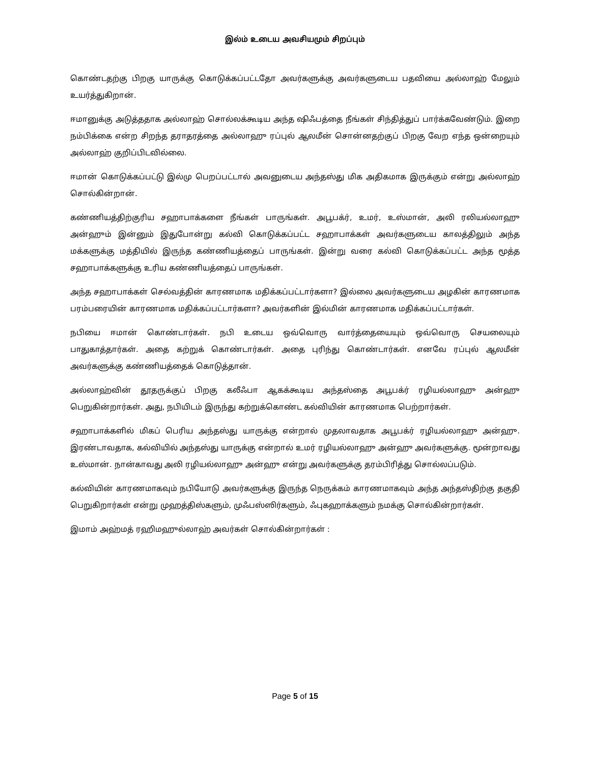இல்ம் உடைய அவசியமும் சிறப்பும்
கொண்டதற்கு பிறகு யாருக்கு கொடுக்கப்பட்டதோ அவர்களுக்கு அவர்களுடைய பதவியை அல்லாஹ் மேலும் உயர்த்துகிறான்.
ஈமானுக்கு அடுத்ததாக அல்லாஹ் சொல்லக்கூடிய அந்த ஷிஃபத்தை நீங்கள் சிந்தித்துப் பார்க்கவேண்டும். இறை நம்பிக்கை என்ற சிறந்த தராதரத்தை அல்லாஹு ரப்புல் ஆலமீன் சொன்னதற்குப் பிறகு வேற எந்த ஒன்றையும் அல்லாஹ் குறிப்பிடவில்லை.
ஈமான் கொடுக்கப்பட்டு இல்மு பெறப்பட்டால் அவனுடைய அந்தஸ்து மிக அதிகமாக இருக்கும் என்று அல்லாஹ் சொல்கின்றான்.
கண்ணியத்திற்குரிய சஹாபாக்களை நீங்கள் பாருங்கள். அபூபக்ர், உமர், உஸ்மான், அலி ரலியல்லாஹு அன்ஹும் இன்னும் இதுபோன்று கல்வி கொடுக்கப்பட்ட சஹாபாக்கள் அவர்களுடைய காலத்திலும் அந்த மக்களுக்கு மத்தியில் இருந்த கண்ணியத்தைப் பாருங்கள். இன்று வரை கல்வி கொடுக்கப்பட்ட அந்த மூத்த சஹாபாக்களுக்கு உரிய கண்ணியத்தைப் பாருங்கள்.
அந்த சஹாபாக்கள் செல்வத்தின் காரணமாக மதிக்கப்பட்டார்களா? இல்லை அவர்களுடைய அழகின் காரணமாக பரம்பரையின் காரணமாக மதிக்கப்பட்டார்களா? அவர்களின் இல்மின் காரணமாக மதிக்கப்பட்டார்கள்.
நபியை ஈமான் கொண்டார்கள். நபி உடைய ஒவ்வொரு வார்த்தையையும் ஒவ்வொரு செயலையும் பாதுகாத்தார்கள். அதை கற்றுக் கொண்டார்கள். அதை புரிந்து கொண்டார்கள். எனவே ரப்புல் ஆலமீன் அவர்களுக்கு கண்ணியத்தைக் கொடுத்தான்.
அல்லாஹ்வின் தூதருக்குப் பிறகு கலீஃபா ஆகக்கூடிய அந்தஸ்தை அபூபக்ர் ரழியல்லாஹு அன்ஹு பெறுகின்றார்கள். அது, நபியிடம் இருந்து கற்றுக்கொண்ட கல்வியின் காரணமாக பெற்றார்கள்.
சஹாபாக்களில் மிகப் பெரிய அந்தஸ்து யாருக்கு என்றால் முதலாவதாக அபூபக்ர் ரழியல்லாஹு அன்ஹு. இரண்டாவதாக, கல்வியில் அந்தஸ்து யாருக்கு என்றால் உமர் ரழியல்லாஹு அன்ஹு அவர்களுக்கு. மூன்றாவது உஸ்மான். நான்காவது அலி ரழியல்லாஹு அன்ஹு என்று அவர்களுக்கு தரம்பிரித்து சொல்லப்படும்.
கல்வியின் காரணமாகவும் நபியோடு அவர்களுக்கு இருந்த நெருக்கம் காரணமாகவும் அந்த அந்தஸ்திற்கு தகுதி பெறுகிறார்கள் என்று முஹத்திஸ்களும், முஃபஸ்ஸிர்களும், ஃபுகஹாக்களும் நமக்கு சொல்கின்றார்கள்.
இமாம் அஹ்மத் ரஹிமஹுல்லாஹ் அவர்கள் சொல்கின்றார்கள் :
Page 5 of 15